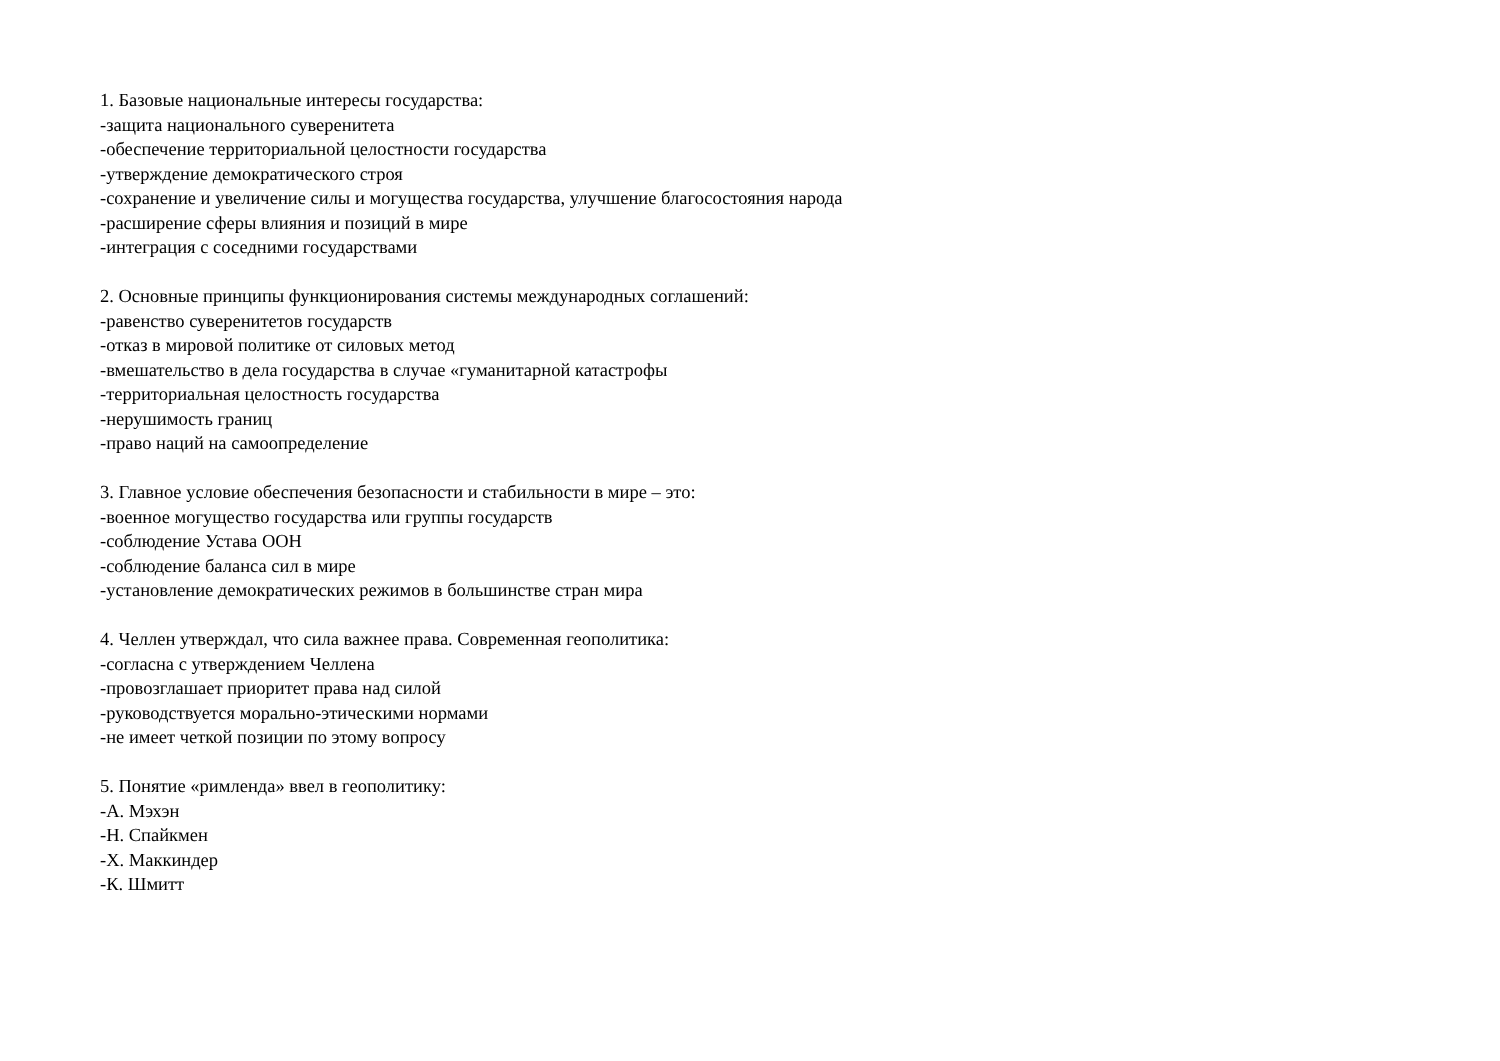1. Базовые национальные интересы государства:
-защита национального суверенитета
-обеспечение территориальной целостности государства
-утверждение демократического строя
-сохранение и увеличение силы и могущества государства, улучшение благосостояния народа
-расширение сферы влияния и позиций в мире
-интеграция с соседними государствами
2. Основные принципы функционирования системы международных соглашений:
-равенство суверенитетов государств
-отказ в мировой политике от силовых метод
-вмешательство в дела государства в случае «гуманитарной катастрофы
-территориальная целостность государства
-нерушимость границ
-право наций на самоопределение
3. Главное условие обеспечения безопасности и стабильности в мире – это:
-военное могущество государства или группы государств
-соблюдение Устава ООН
-соблюдение баланса сил в мире
-установление демократических режимов в большинстве стран мира
4. Челлен утверждал, что сила важнее права. Современная геополитика:
-согласна с утверждением Челлена
-провозглашает приоритет права над силой
-руководствуется морально-этическими нормами
-не имеет четкой позиции по этому вопросу
5. Понятие «римленда» ввел в геополитику:
-А. Мэхэн
-Н. Спайкмен
-Х. Маккиндер
-К. Шмитт